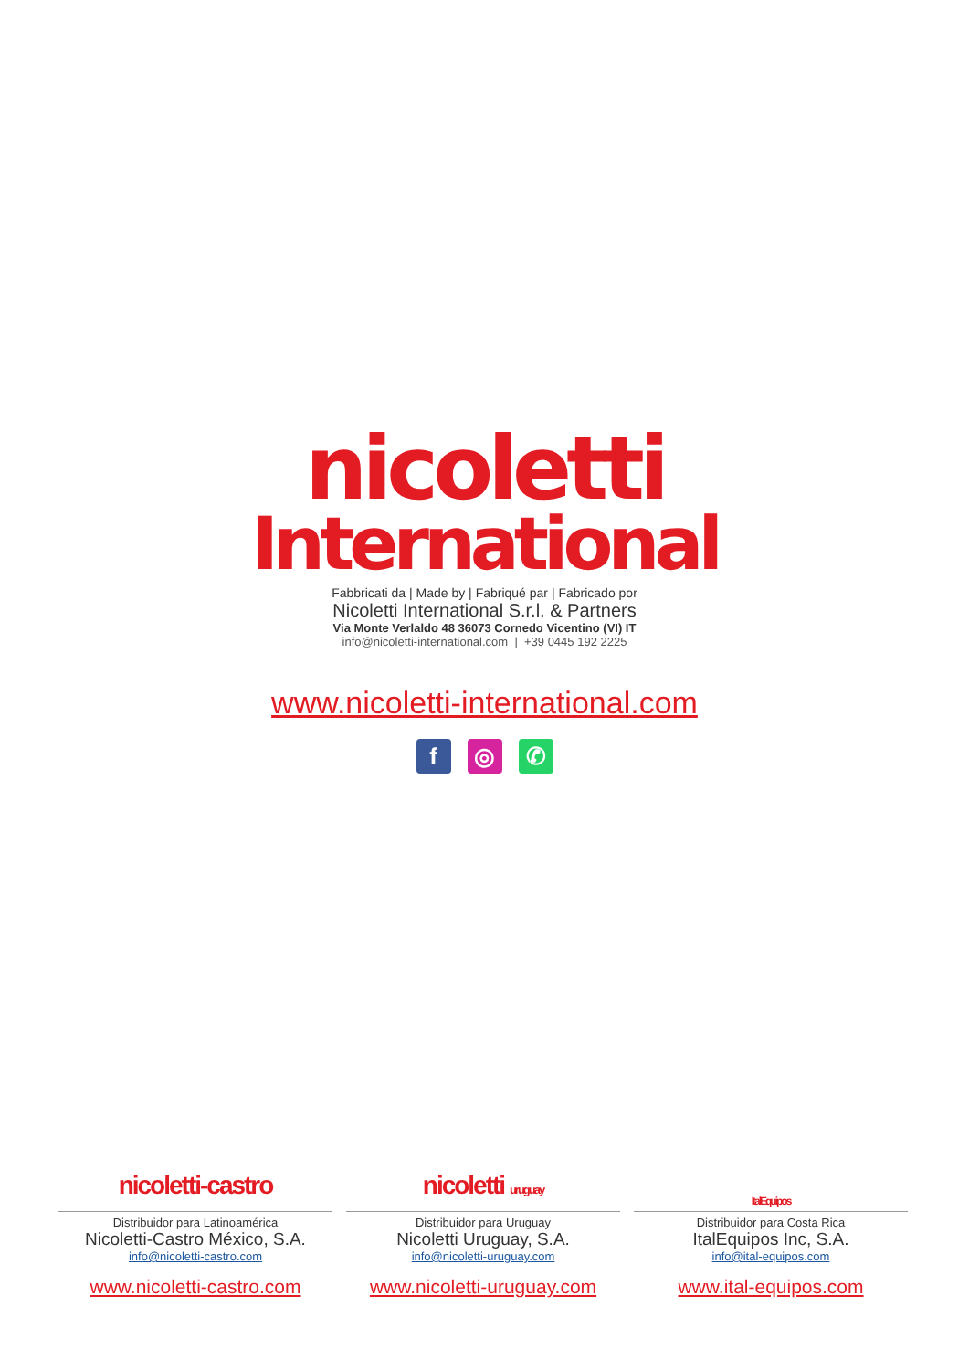nicoletti
International
Fabbricati da | Made by | Fabriqué par | Fabricado por
Nicoletti International S.r.l. & Partners
Via Monte Verlaldo 48 36073 Cornedo Vicentino (VI) IT
info@nicoletti-international.com | +39 0445 192 2225
www.nicoletti-international.com
f ◎ ✆
nicoletti-castro
Distribuidor para Latinoamérica
Nicoletti-Castro México, S.A.
info@nicoletti-castro.com
www.nicoletti-castro.com
nicoletti uruguay
Distribuidor para Uruguay
Nicoletti Uruguay, S.A.
info@nicoletti-uruguay.com
www.nicoletti-uruguay.com
ItalEquipos
Distribuidor para Costa Rica
ItalEquipos Inc, S.A.
info@ital-equipos.com
www.ital-equipos.com